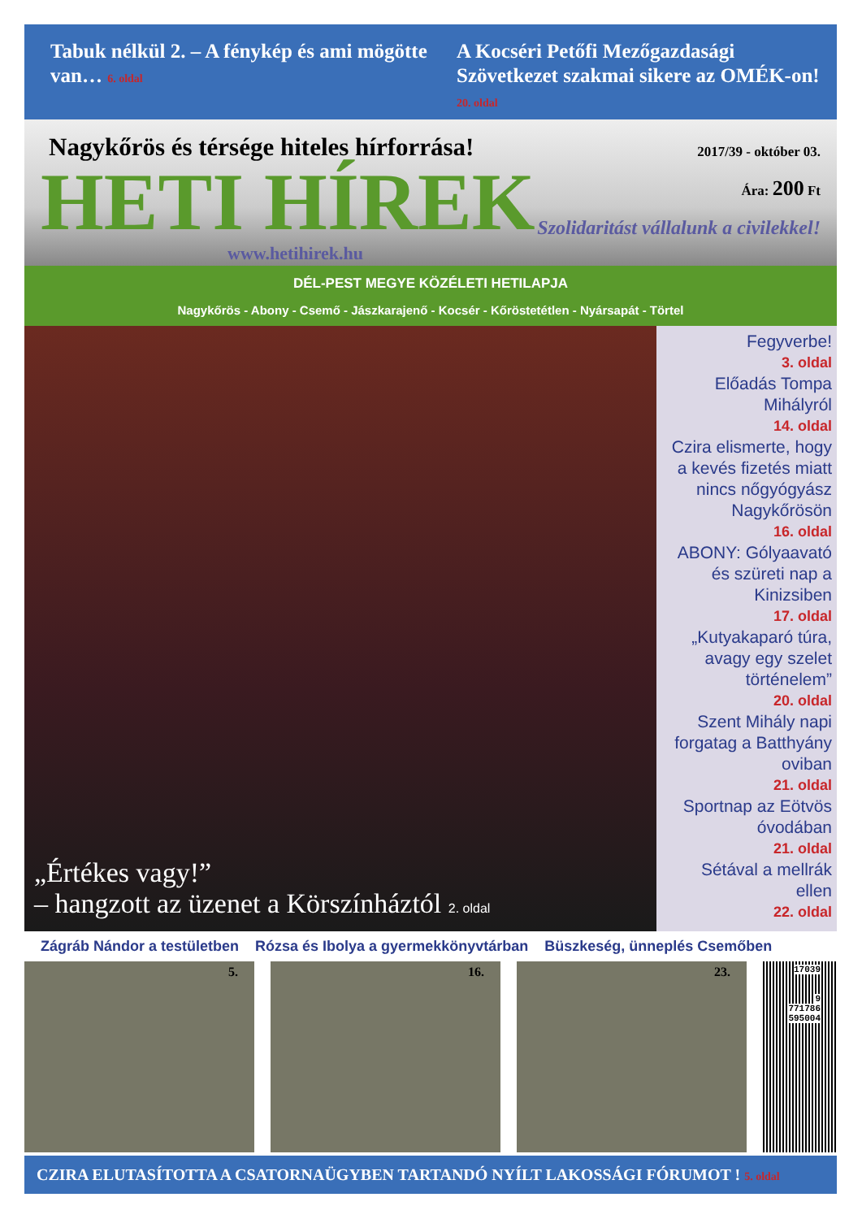Tabuk nélkül 2. – A fénykép és ami mögötte van… 6. oldal
A Kocséri Petőfi Mezőgazdasági Szövetkezet szakmai sikere az OMÉK-on! 20. oldal
Nagykőrös és térsége hiteles hírforrása!
HETI HÍREK
www.hetihirek.hu
2017/39 - október 03.
Ára: 200 Ft
Szolidaritást vállalunk a civilekkel!
DÉL-PEST MEGYE KÖZÉLETI HETILAPJA
Nagykőrös - Abony - Csemő - Jászkarajenő - Kocsér - Kőröstetétlen - Nyársapát - Törtel
„Értékes vagy!”
– hangzott az üzenet a Körszínháztól 2. oldal
Fegyverbe!
3. oldal
Előadás Tompa Mihályról
14. oldal
Czira elismerte, hogy a kevés fizetés miatt nincs nőgyógyász Nagykőrösön
16. oldal
ABONY: Gólyaavató és szüreti nap a Kinizsiben
17. oldal
„Kutyakaparó túra, avagy egy szelet történelem”
20. oldal
Szent Mihály napi forgatag a Batthyány oviban
21. oldal
Sportnap az Eötvös óvodában
21. oldal
Sétával a mellrák ellen
22. oldal
Zágráb Nándor a testületben Rózsa és Ibolya a gyermekkönyvtárban Büszkeség, ünneplés Csemőben
5. 16. 23.
17039
9 771786 595004
CZIRA ELUTASÍTOTTA A CSATORNAÜGYBEN TARTANDÓ NYÍLT LAKOSSÁGI FÓRUMOT ! 5. oldal